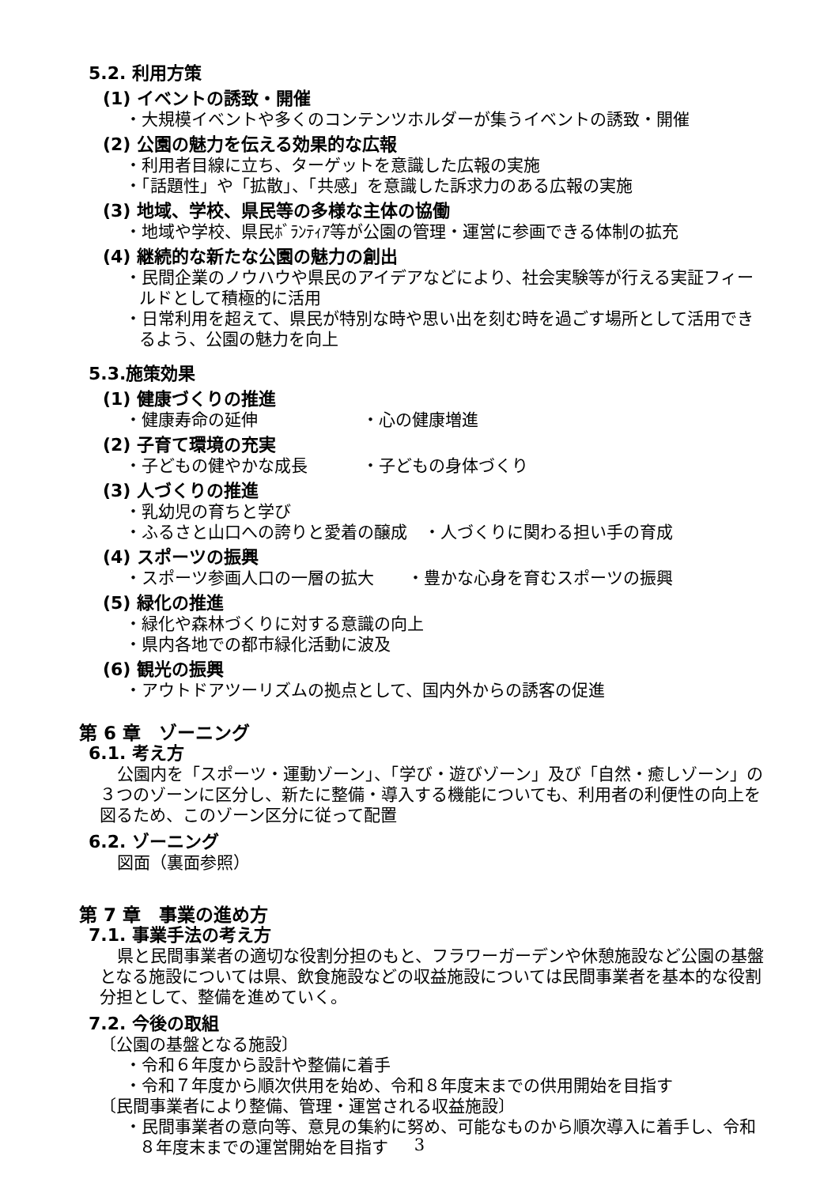5.2. 利用方策
(1) イベントの誘致・開催
・大規模イベントや多くのコンテンツホルダーが集うイベントの誘致・開催
(2) 公園の魅力を伝える効果的な広報
・利用者目線に立ち、ターゲットを意識した広報の実施
・「話題性」や「拡散」、「共感」を意識した訴求力のある広報の実施
(3) 地域、学校、県民等の多様な主体の協働
・地域や学校、県民ﾎﾞﾗﾝﾃｨｱ等が公園の管理・運営に参画できる体制の拡充
(4) 継続的な新たな公園の魅力の創出
・民間企業のノウハウや県民のアイデアなどにより、社会実験等が行える実証フィールドとして積極的に活用
・日常利用を超えて、県民が特別な時や思い出を刻む時を過ごす場所として活用できるよう、公園の魅力を向上
5.3.施策効果
(1) 健康づくりの推進
・健康寿命の延伸 ・心の健康増進
(2) 子育て環境の充実
・子どもの健やかな成長 ・子どもの身体づくり
(3) 人づくりの推進
・乳幼児の育ちと学び
・ふるさと山口への誇りと愛着の醸成　・人づくりに関わる担い手の育成
(4) スポーツの振興
・スポーツ参画人口の一層の拡大　　・豊かな心身を育むスポーツの振興
(5) 緑化の推進
・緑化や森林づくりに対する意識の向上
・県内各地での都市緑化活動に波及
(6) 観光の振興
・アウトドアツーリズムの拠点として、国内外からの誘客の促進
第 6 章　ゾーニング
6.1. 考え方
公園内を「スポーツ・運動ゾーン」、「学び・遊びゾーン」及び「自然・癒しゾーン」の３つのゾーンに区分し、新たに整備・導入する機能についても、利用者の利便性の向上を図るため、このゾーン区分に従って配置
6.2. ゾーニング
図面（裏面参照）
第 7 章　事業の進め方
7.1. 事業手法の考え方
県と民間事業者の適切な役割分担のもと、フラワーガーデンや休憩施設など公園の基盤となる施設については県、飲食施設などの収益施設については民間事業者を基本的な役割分担として、整備を進めていく。
7.2. 今後の取組
〔公園の基盤となる施設〕
・令和６年度から設計や整備に着手
・令和７年度から順次供用を始め、令和８年度末までの供用開始を目指す
〔民間事業者により整備、管理・運営される収益施設〕
・民間事業者の意向等、意見の集約に努め、可能なものから順次導入に着手し、令和８年度末までの運営開始を目指す
3